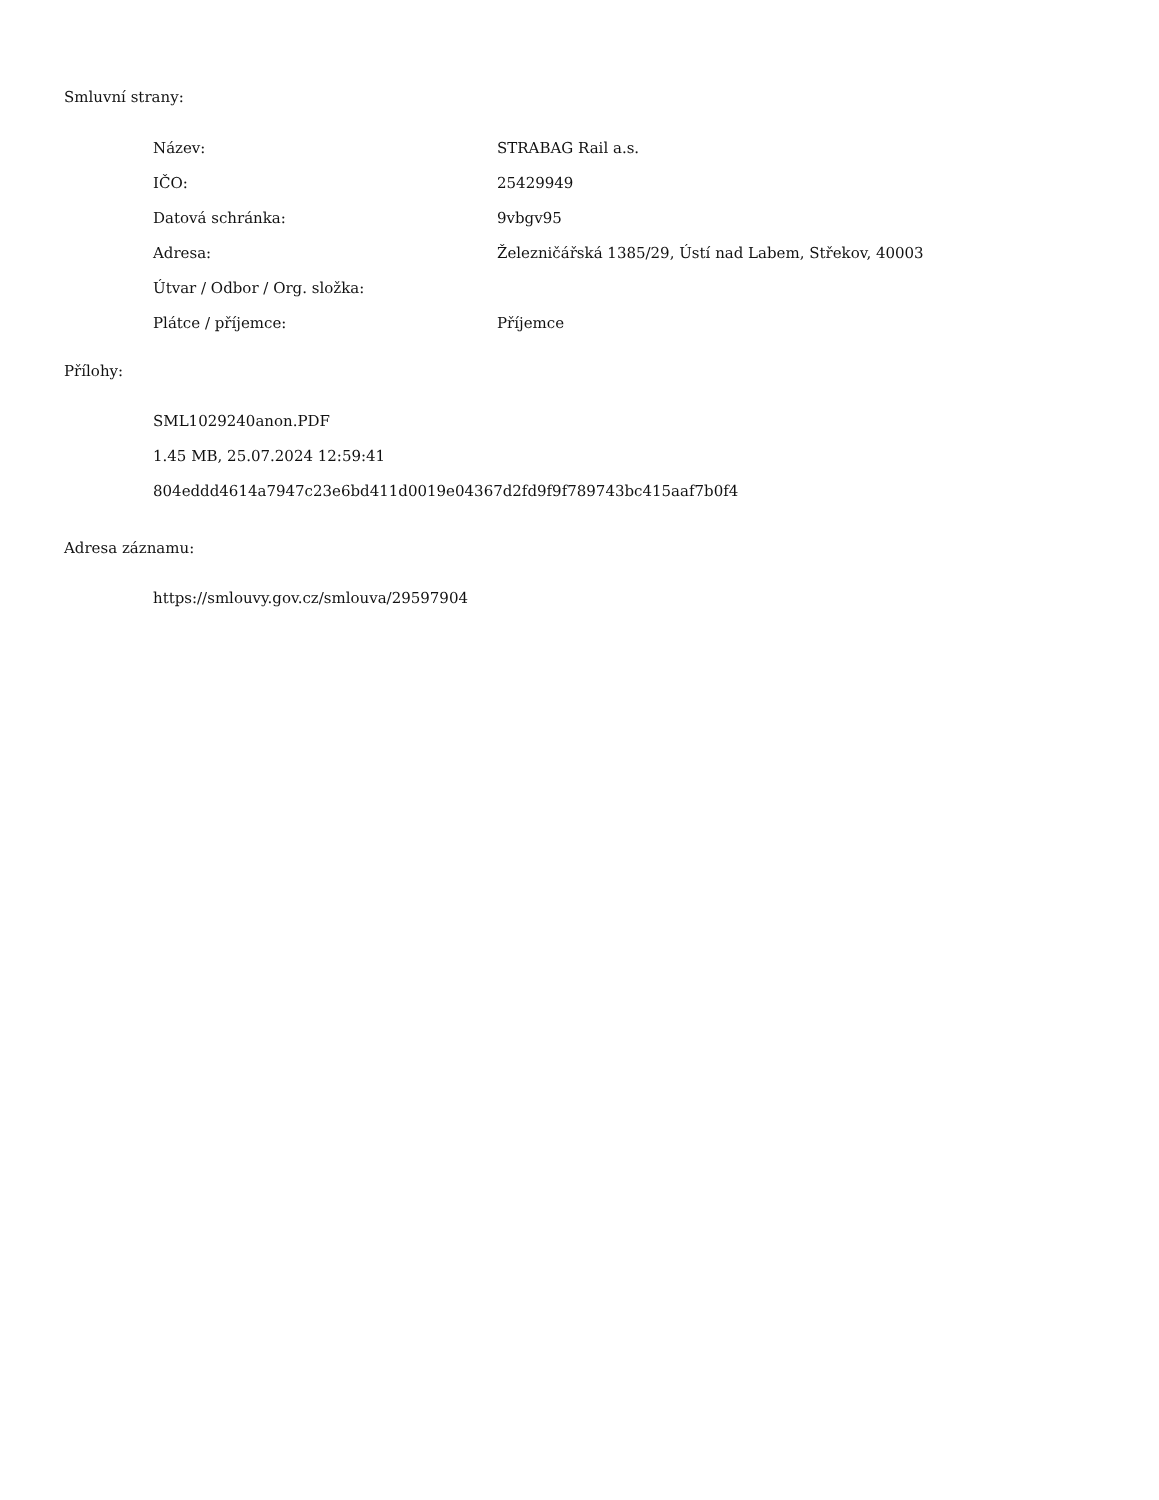Smluvní strany:
| Název: | STRABAG Rail a.s. |
| IČO: | 25429949 |
| Datová schránka: | 9vbgv95 |
| Adresa: | Železničářská 1385/29, Ústí nad Labem, Střekov, 40003 |
| Útvar / Odbor / Org. složka: | |
| Plátce / příjemce: | Příjemce |
Přílohy:
SML1029240anon.PDF
1.45 MB, 25.07.2024 12:59:41
804eddd4614a7947c23e6bd411d0019e04367d2fd9f9f789743bc415aaf7b0f4
Adresa záznamu:
https://smlouvy.gov.cz/smlouva/29597904